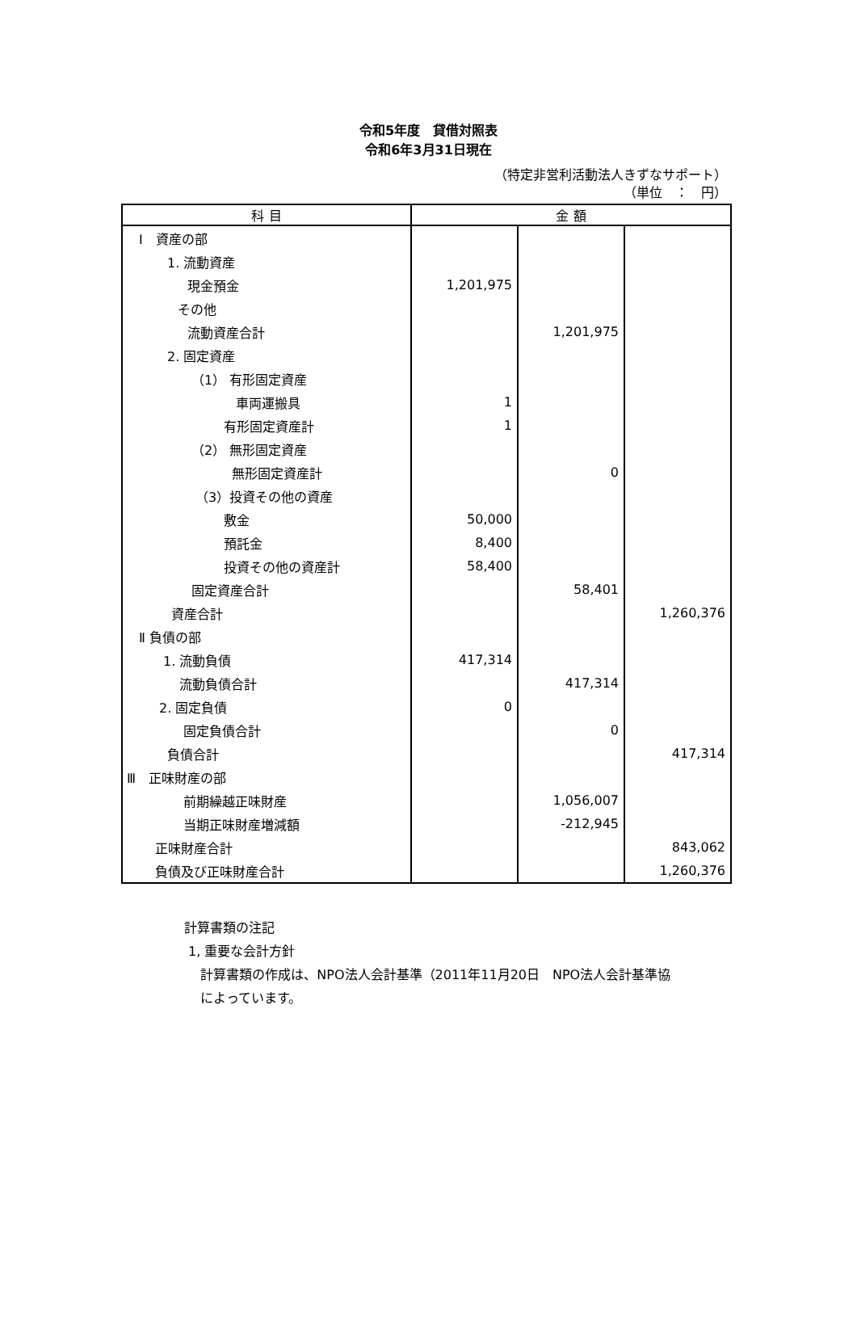令和5年度　貸借対照表
令和6年3月31日現在
（特定非営利活動法人きずなサポート）
（単位　：　円）
| 科 目 | 金 額 | | |
| --- | --- | --- | --- |
| Ⅰ 資産の部 | | | |
| 1. 流動資産 | | | |
| 現金預金 | 1,201,975 | | |
| その他 | | | |
| 流動資産合計 | | 1,201,975 | |
| 2. 固定資産 | | | |
| （1） 有形固定資産 | | | |
| 車両運搬具 | 1 | | |
| 有形固定資産計 | 1 | | |
| （2） 無形固定資産 | | | |
| 無形固定資産計 | | 0 | |
| （3）投資その他の資産 | | | |
| 敷金 | 50,000 | | |
| 預託金 | 8,400 | | |
| 投資その他の資産計 | 58,400 | | |
| 固定資産合計 | | 58,401 | |
| 資産合計 | | | 1,260,376 |
| Ⅱ 負債の部 | | | |
| 1. 流動負債 | 417,314 | | |
| 流動負債合計 | | 417,314 | |
| 2. 固定負債 | 0 | | |
| 固定負債合計 | | 0 | |
| 負債合計 | | | 417,314 |
| Ⅲ 正味財産の部 | | | |
| 前期繰越正味財産 | | 1,056,007 | |
| 当期正味財産増減額 | | -212,945 | |
| 正味財産合計 | | | 843,062 |
| 負債及び正味財産合計 | | | 1,260,376 |
計算書類の注記
1, 重要な会計方針
計算書類の作成は、NPO法人会計基準（2011年11月20日　NPO法人会計基準協
によっています。